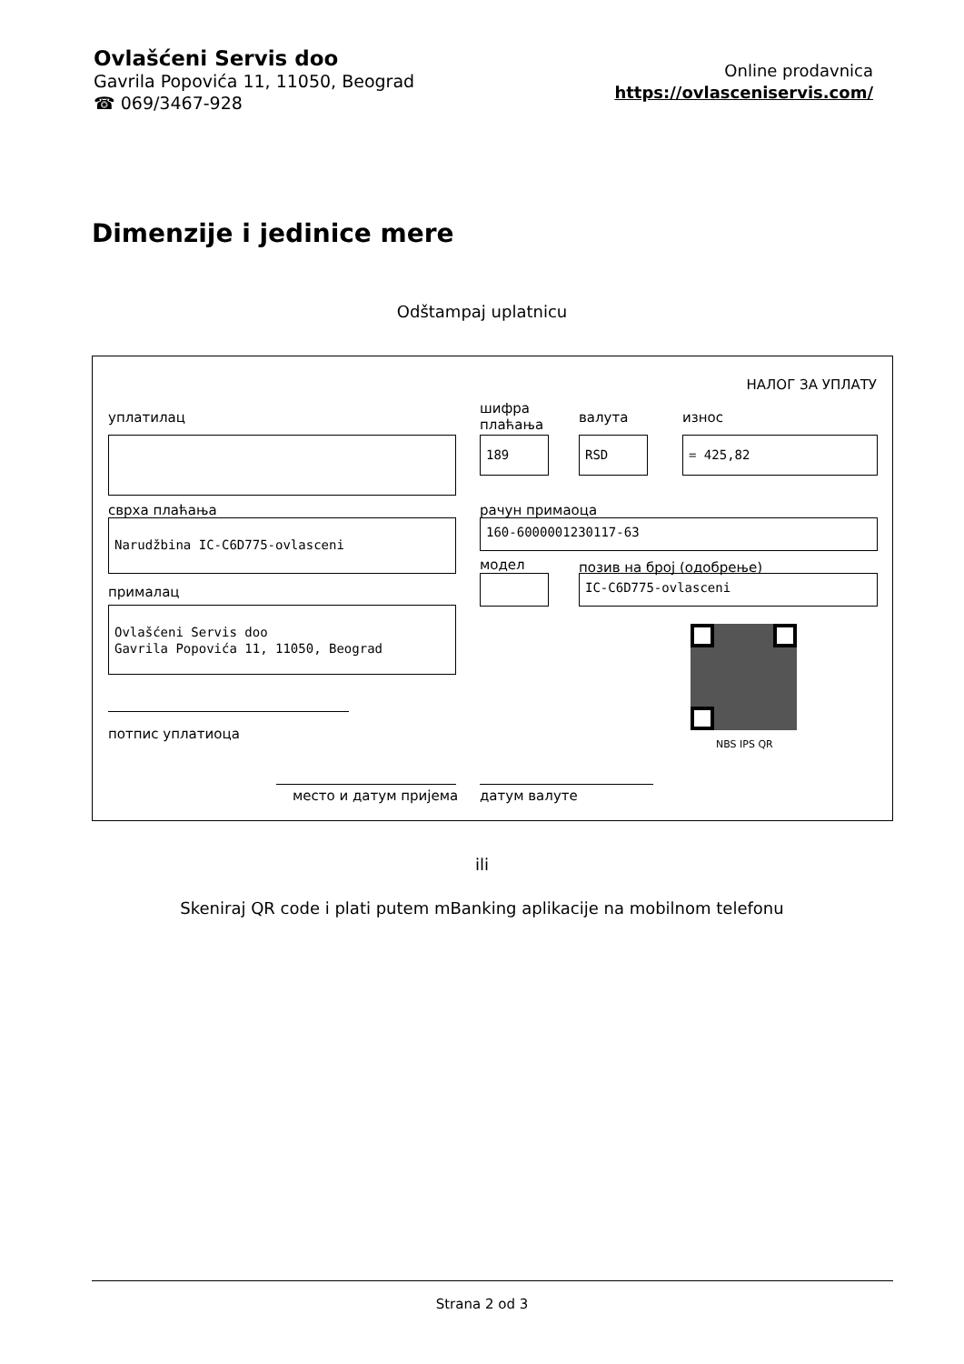Ovlašćeni Servis doo
Gavrila Popovića 11, 11050, Beograd
☎ 069/3467-928
Online prodavnica
https://ovlasceniservis.com/
Dimenzije i jedinice mere
Odštampaj uplatnicu
НАЛОГ ЗА УПЛАТУ
уплатилац
шифра
плаћања
валута износ
189 RSD = 425,82
сврха плаћања рачун примаоца
Narudžbina IC-C6D775-ovlasceni 160-6000001230117-63
модел позив на број (одобрење)
IC-C6D775-ovlasceni
прималац
Ovlašćeni Servis doo
Gavrila Popovića 11, 11050, Beograd
NBS IPS QR
потпис уплатиоца
место и датум пријема датум валуте
ili
Skeniraj QR code i plati putem mBanking aplikacije na mobilnom telefonu
Strana 2 od 3